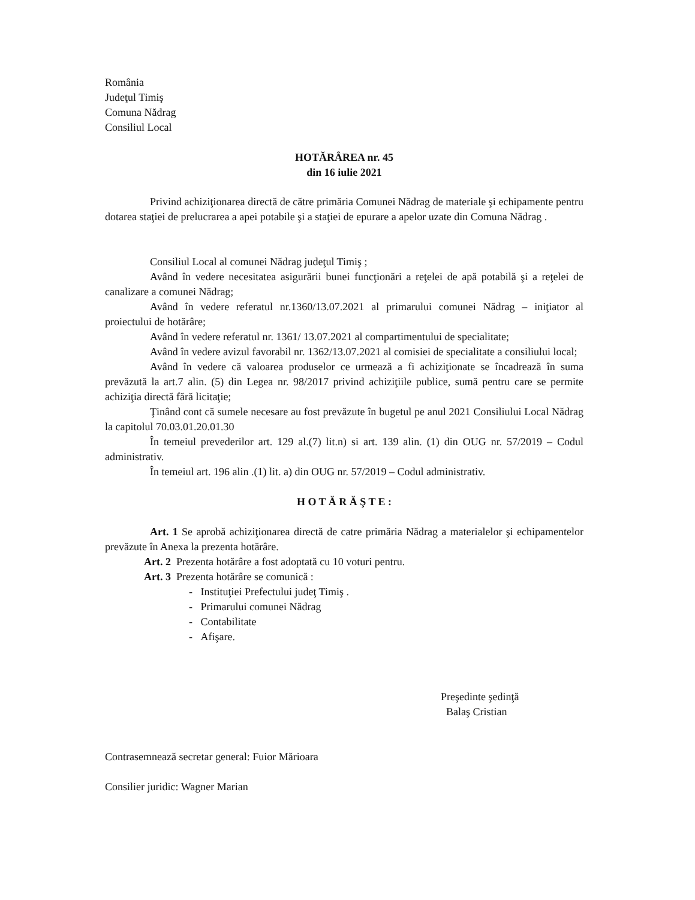România
Judeţul Timiş
Comuna Nădrag
Consiliul Local
HOTĂRÂREA nr. 45
din 16 iulie 2021
Privind achiziţionarea directă de către primăria Comunei Nădrag de materiale şi echipamente pentru dotarea staţiei de prelucrarea a apei potabile şi a staţiei de epurare a apelor uzate din Comuna Nădrag .
Consiliul Local al comunei Nădrag judeţul Timiş ;
Având în vedere necesitatea asigurării bunei funcţionări a reţelei de apă potabilă şi a reţelei de canalizare a comunei Nădrag;
Având în vedere referatul nr.1360/13.07.2021 al primarului comunei Nădrag – iniţiator al proiectului de hotărâre;
Având în vedere referatul nr. 1361/ 13.07.2021 al compartimentului de specialitate;
Având în vedere avizul favorabil nr. 1362/13.07.2021 al comisiei de specialitate a consiliului local;
Având în vedere că valoarea produselor ce urmează a fi achiziţionate se încadrează în suma prevăzută la art.7 alin. (5) din Legea nr. 98/2017 privind achiziţiile publice, sumă pentru care se permite achiziţia directă fără licitaţie;
Ţinând cont că sumele necesare au fost prevăzute în bugetul pe anul 2021 Consiliului Local Nădrag la capitolul 70.03.01.20.01.30
În temeiul prevederilor art. 129 al.(7) lit.n) si art. 139 alin. (1) din OUG nr. 57/2019 – Codul administrativ.
În temeiul art. 196 alin .(1) lit. a) din OUG nr. 57/2019 – Codul administrativ.
H O T Ă R Ă Ş T E :
Art. 1 Se aprobă achiziţionarea directă de catre primăria Nădrag a materialelor şi echipamentelor prevăzute în Anexa la prezenta hotărâre.
Art. 2 Prezenta hotărâre a fost adoptată cu 10 voturi pentru.
Art. 3 Prezenta hotărâre se comunică :
- Instituţiei Prefectului judeţ Timiş .
- Primarului comunei Nădrag
- Contabilitate
- Afişare.
Preşedinte şedinţă
Balaş Cristian
Contrasemnează secretar general: Fuior Mărioara
Consilier juridic: Wagner Marian